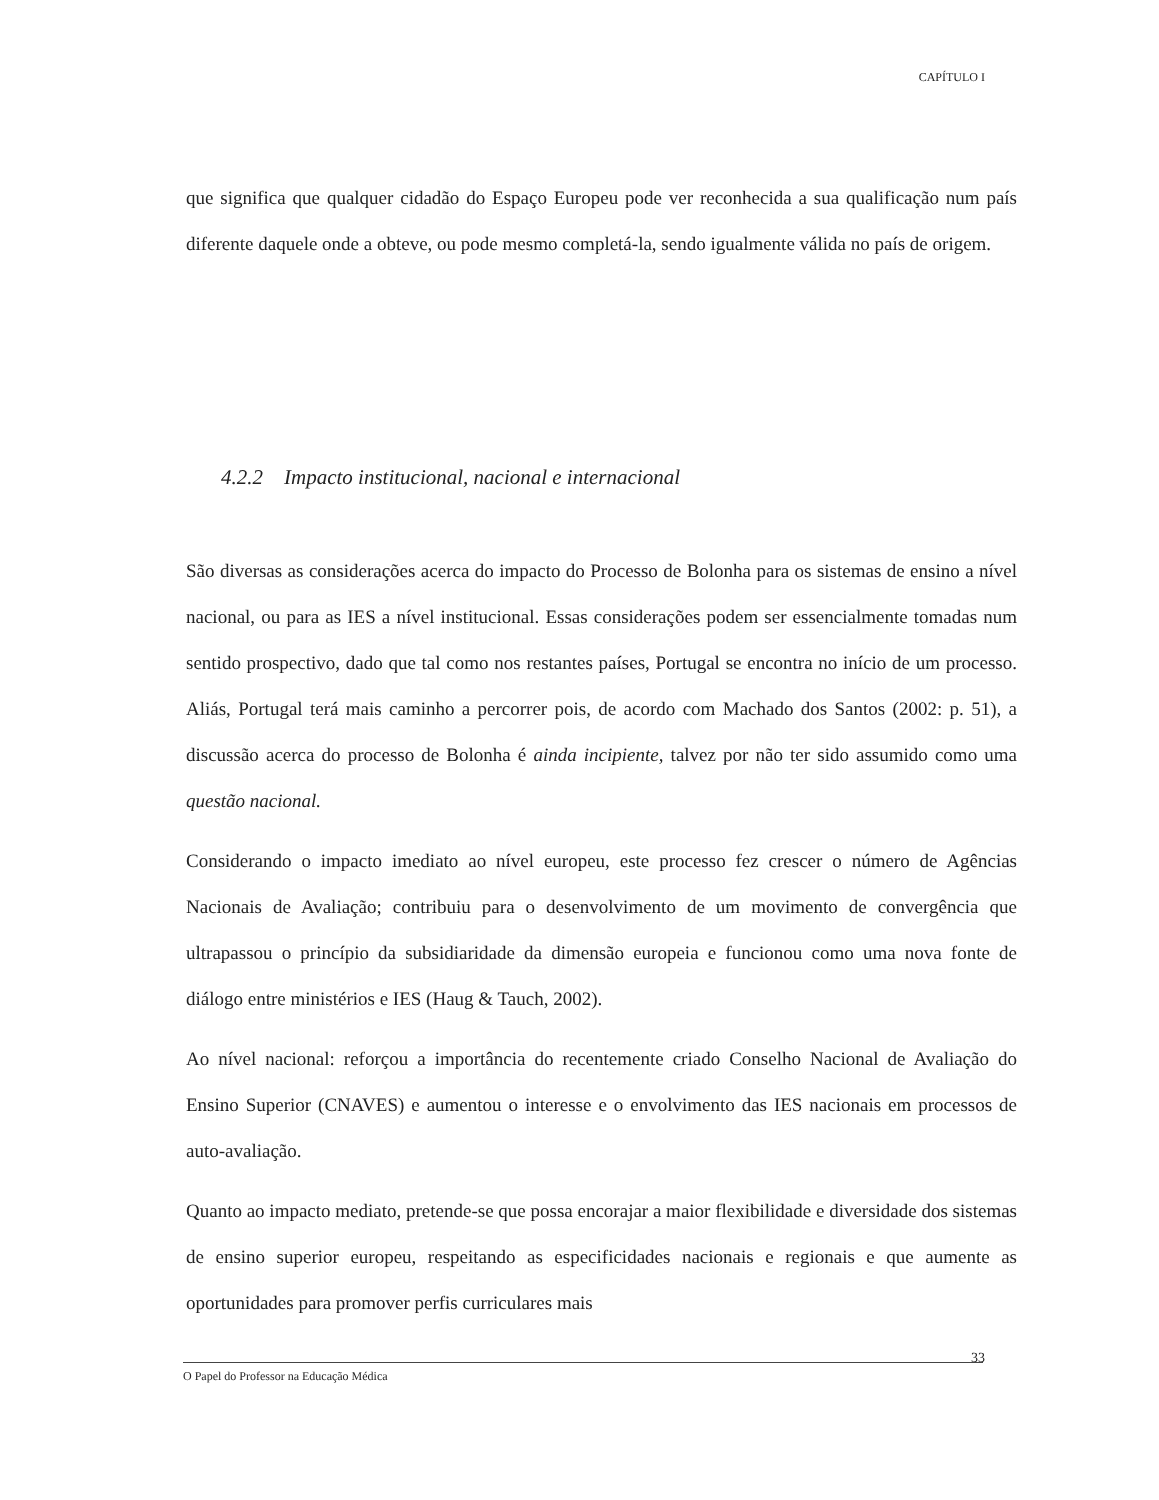CAPÍTULO I
que significa que qualquer cidadão do Espaço Europeu pode ver reconhecida a sua qualificação num país diferente daquele onde a obteve, ou pode mesmo completá-la, sendo igualmente válida no país de origem.
4.2.2 Impacto institucional, nacional e internacional
São diversas as considerações acerca do impacto do Processo de Bolonha para os sistemas de ensino a nível nacional, ou para as IES a nível institucional. Essas considerações podem ser essencialmente tomadas num sentido prospectivo, dado que tal como nos restantes países, Portugal se encontra no início de um processo. Aliás, Portugal terá mais caminho a percorrer pois, de acordo com Machado dos Santos (2002: p. 51), a discussão acerca do processo de Bolonha é ainda incipiente, talvez por não ter sido assumido como uma questão nacional.
Considerando o impacto imediato ao nível europeu, este processo fez crescer o número de Agências Nacionais de Avaliação; contribuiu para o desenvolvimento de um movimento de convergência que ultrapassou o princípio da subsidiaridade da dimensão europeia e funcionou como uma nova fonte de diálogo entre ministérios e IES (Haug & Tauch, 2002).
Ao nível nacional: reforçou a importância do recentemente criado Conselho Nacional de Avaliação do Ensino Superior (CNAVES) e aumentou o interesse e o envolvimento das IES nacionais em processos de auto-avaliação.
Quanto ao impacto mediato, pretende-se que possa encorajar a maior flexibilidade e diversidade dos sistemas de ensino superior europeu, respeitando as especificidades nacionais e regionais e que aumente as oportunidades para promover perfis curriculares mais
33
O Papel do Professor na Educação Médica